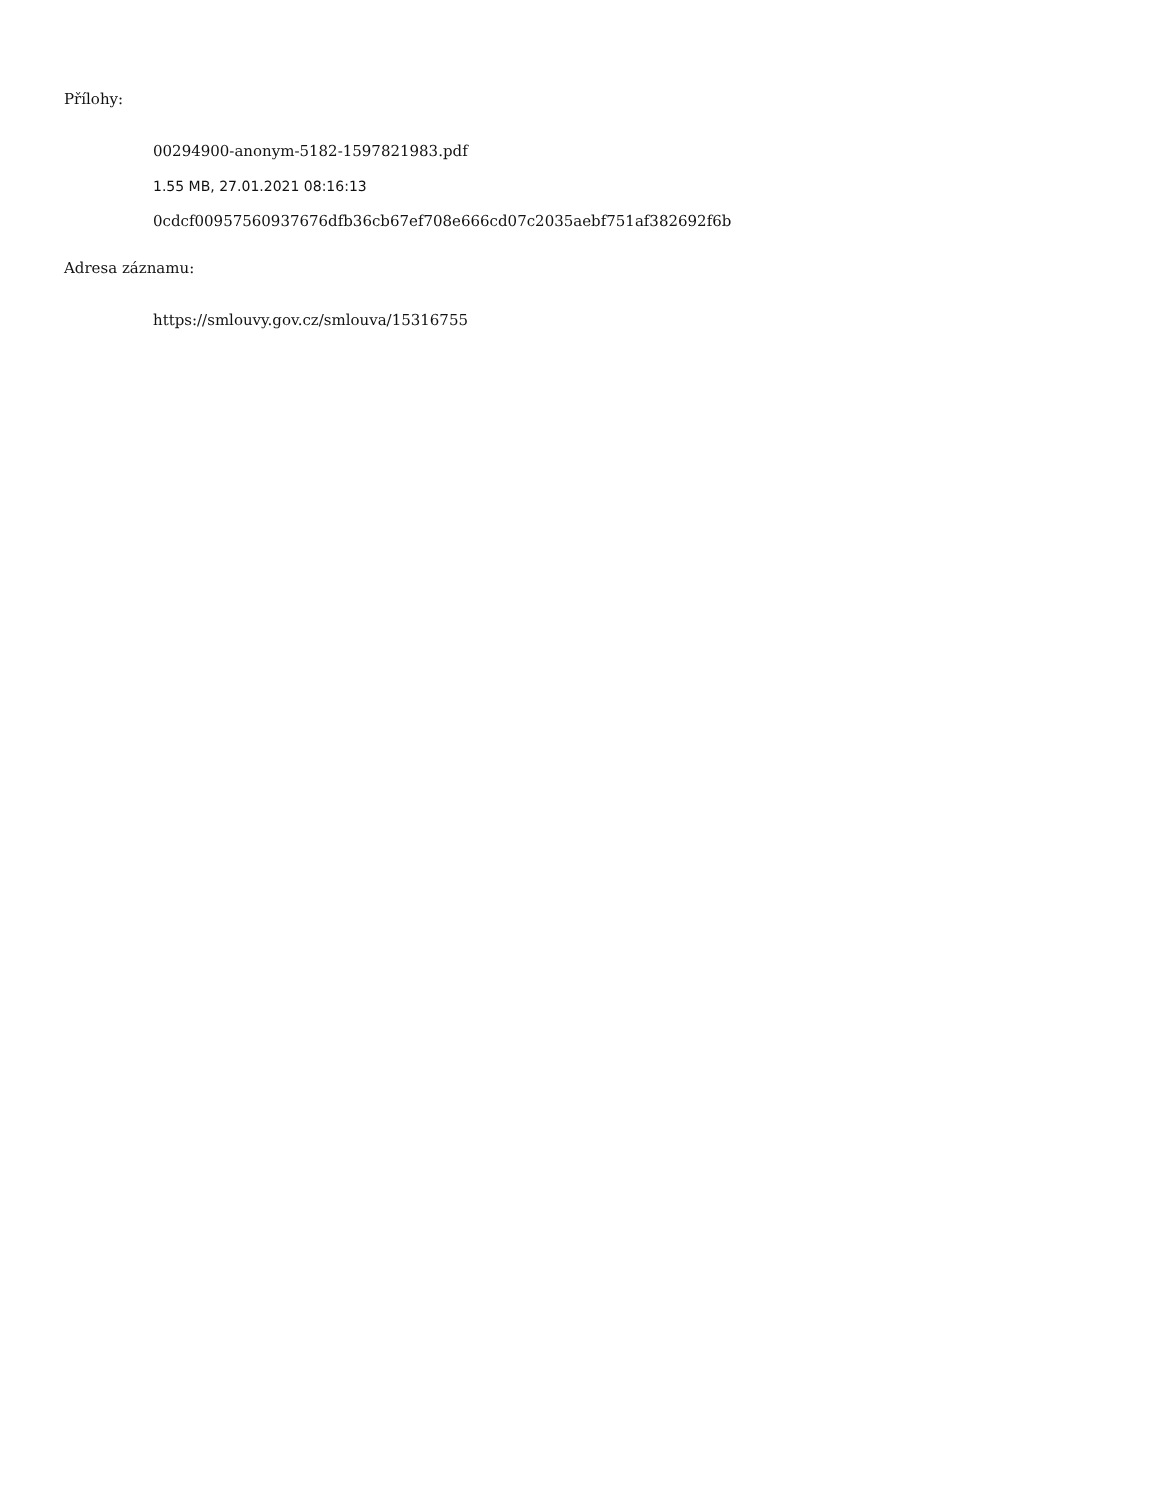Přílohy:
00294900-anonym-5182-1597821983.pdf
1.55 MB, 27.01.2021 08:16:13
0cdcf00957560937676dfb36cb67ef708e666cd07c2035aebf751af382692f6b
Adresa záznamu:
https://smlouvy.gov.cz/smlouva/15316755